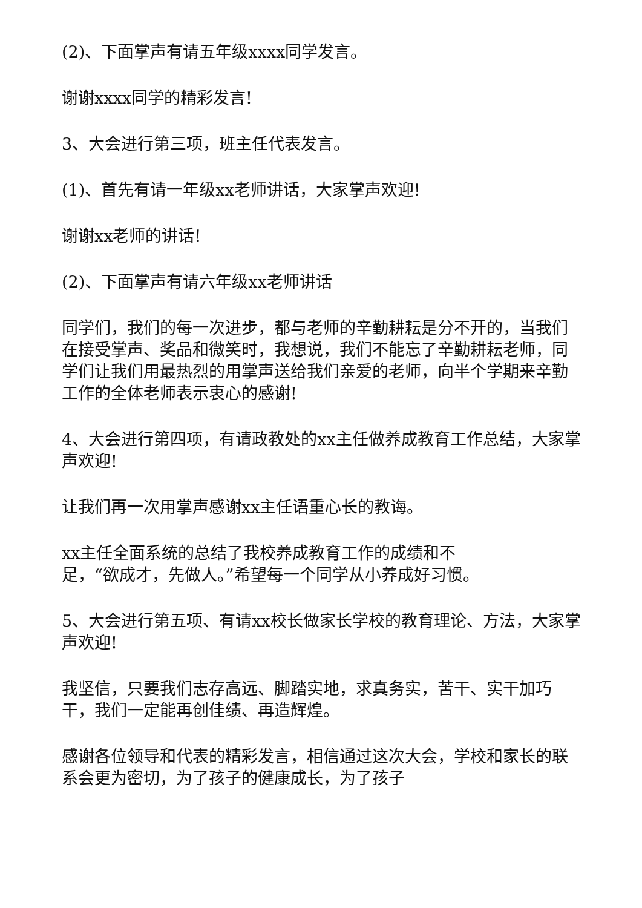(2)、下面掌声有请五年级xxxx同学发言。
谢谢xxxx同学的精彩发言!
3、大会进行第三项，班主任代表发言。
(1)、首先有请一年级xx老师讲话，大家掌声欢迎!
谢谢xx老师的讲话!
(2)、下面掌声有请六年级xx老师讲话
同学们，我们的每一次进步，都与老师的辛勤耕耘是分不开的，当我们在接受掌声、奖品和微笑时，我想说，我们不能忘了辛勤耕耘老师，同学们让我们用最热烈的用掌声送给我们亲爱的老师，向半个学期来辛勤工作的全体老师表示衷心的感谢!
4、大会进行第四项，有请政教处的xx主任做养成教育工作总结，大家掌声欢迎!
让我们再一次用掌声感谢xx主任语重心长的教诲。
xx主任全面系统的总结了我校养成教育工作的成绩和不
足，“欲成才，先做人。”希望每一个同学从小养成好习惯。
5、大会进行第五项、有请xx校长做家长学校的教育理论、方法，大家掌声欢迎!
我坚信，只要我们志存高远、脚踏实地，求真务实，苦干、实干加巧干，我们一定能再创佳绩、再造辉煌。
感谢各位领导和代表的精彩发言，相信通过这次大会，学校和家长的联系会更为密切，为了孩子的健康成长，为了孩子